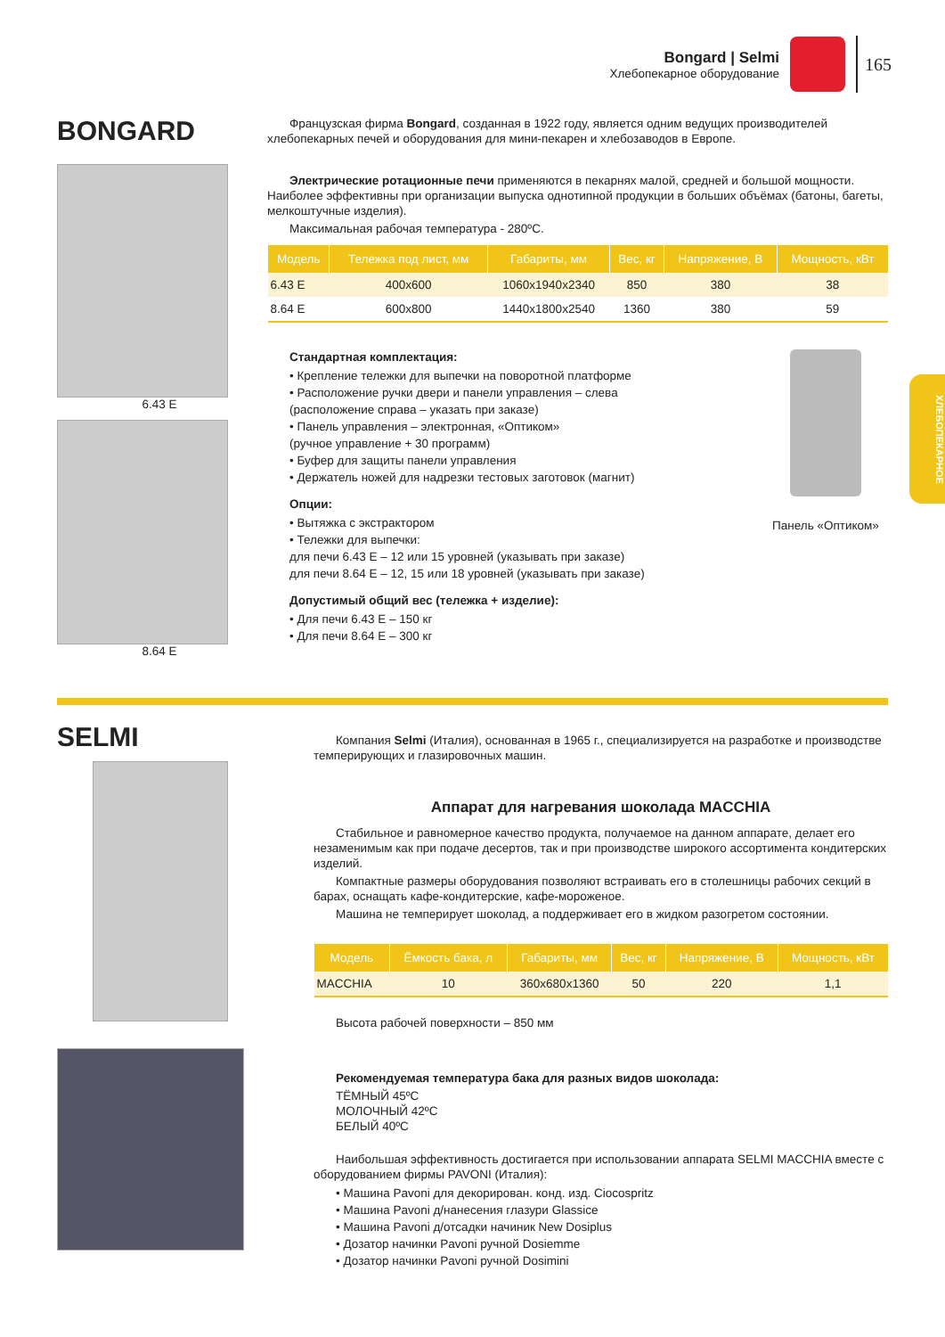Bongard | Selmi
Хлебопекарное оборудование
165
ХЛЕБОПЕКАРНОЕ
BONGARD
6.43 E
8.64 E
Французская фирма Bongard, созданная в 1922 году, является одним ведущих производителей хлебопекарных печей и оборудования для мини-пекарен и хлебозаводов в Европе.
Электрические ротационные печи применяются в пекарнях малой, средней и большой мощности. Наиболее эффективны при организации выпуска однотипной продукции в больших объёмах (батоны, багеты, мелкоштучные изделия).
Максимальная рабочая температура - 280ºС.
| Модель | Тележка под лист, мм | Габариты, мм | Вес, кг | Напряжение, В | Мощность, кВт |
| --- | --- | --- | --- | --- | --- |
| 6.43 E | 400x600 | 1060x1940x2340 | 850 | 380 | 38 |
| 8.64 E | 600x800 | 1440x1800x2540 | 1360 | 380 | 59 |
Стандартная комплектация:
• Крепление тележки для выпечки на поворотной платформе
• Расположение ручки двери и панели управления – слева
(расположение справа – указать при заказе)
• Панель управления – электронная, «Оптиком»
(ручное управление + 30 программ)
• Буфер для защиты панели управления
• Держатель ножей для надрезки тестовых заготовок (магнит)
Опции:
• Вытяжка с экстрактором
• Тележки для выпечки:
для печи 6.43 E – 12 или 15 уровней (указывать при заказе)
для печи 8.64 E – 12, 15 или 18 уровней (указывать при заказе)
Допустимый общий вес (тележка + изделие):
• Для печи 6.43 E – 150 кг
• Для печи 8.64 E – 300 кг
Панель «Оптиком»
SELMI
Компания Selmi (Италия), основанная в 1965 г., специализируется на разработке и производстве темперирующих и глазировочных машин.
Аппарат для нагревания шоколада MACCHIA
Стабильное и равномерное качество продукта, получаемое на данном аппарате, делает его незаменимым как при подаче десертов, так и при производстве широкого ассортимента кондитерских изделий.
Компактные размеры оборудования позволяют встраивать его в столешницы рабочих секций в барах, оснащать кафе-кондитерские, кафе-мороженое.
Машина не темперирует шоколад, а поддерживает его в жидком разогретом состоянии.
| Модель | Ёмкость бака, л | Габариты, мм | Вес, кг | Напряжение, В | Мощность, кВт |
| --- | --- | --- | --- | --- | --- |
| MACCHIA | 10 | 360x680x1360 | 50 | 220 | 1,1 |
Высота рабочей поверхности – 850 мм
Рекомендуемая температура бака для разных видов шоколада:
ТЁМНЫЙ 45ºС
МОЛОЧНЫЙ 42ºС
БЕЛЫЙ 40ºС
Наибольшая эффективность достигается при использовании аппарата SELMI MACCHIA вместе с оборудованием фирмы PAVONI (Италия):
• Машина Pavoni для декорирован. конд. изд. Ciocospritz
• Машина Pavoni д/нанесения глазури Glassice
• Машина Pavoni д/отсадки начиник New Dosiplus
• Дозатор начинки Pavoni ручной Dosiemme
• Дозатор начинки Pavoni ручной Dosimini